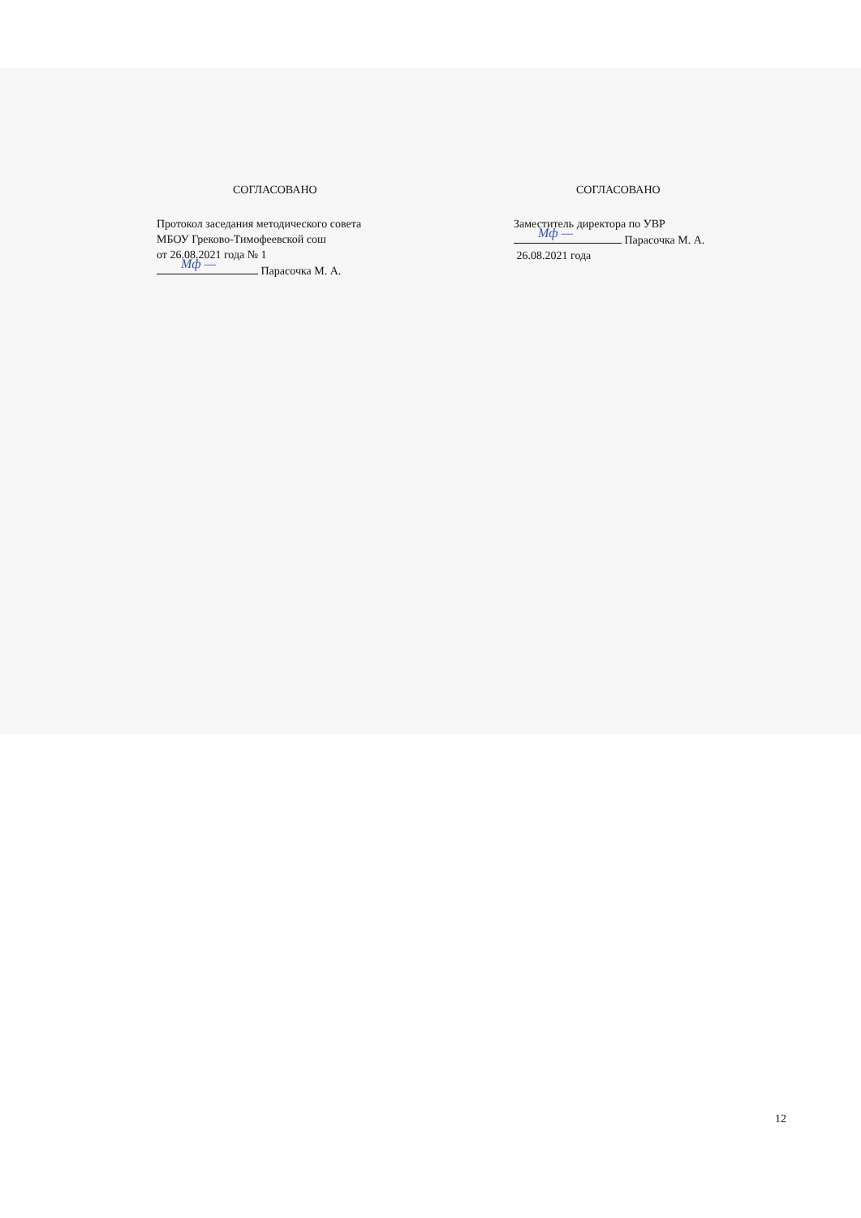СОГЛАСОВАНО
Протокол заседания методического совета
МБОУ Греково-Тимофеевской сош
от 26.08.2021 года № 1
Мф — Парасочка М. А.
СОГЛАСОВАНО
Заместитель директора по УВР
Мф — Парасочка М. А.
26.08.2021 года
12